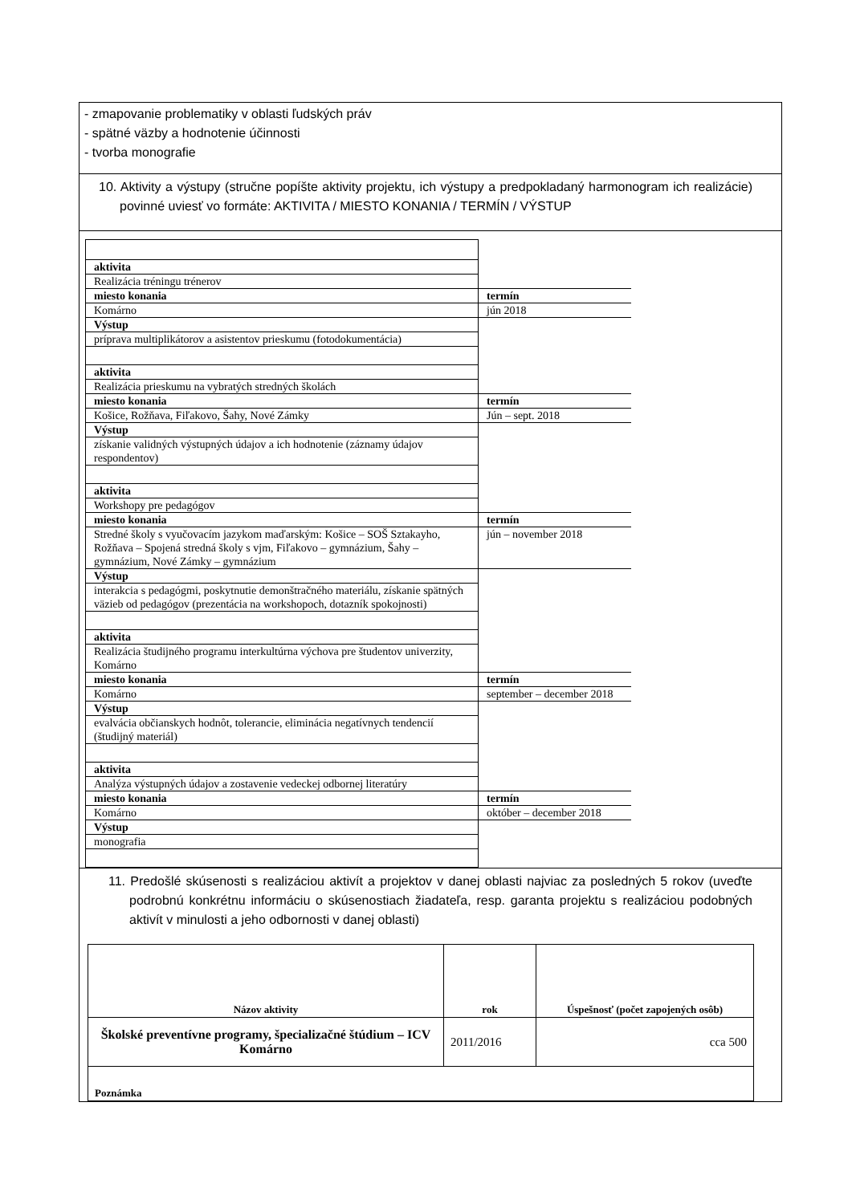- zmapovanie problematiky v oblasti ľudských práv
- spätné väzby a hodnotenie účinnosti
- tvorba monografie
10. Aktivity a výstupy (stručne popíšte aktivity projektu, ich výstupy a predpokladaný harmonogram ich realizácie) povinné uviesť vo formáte: AKTIVITA / MIESTO KONANIA / TERMÍN / VÝSTUP
| aktivita | |
| Realizácia tréningu trénerov | |
| miesto konania | termín |
| Komárno | jún 2018 |
| Výstup | |
| príprava multiplikátorov a asistentov prieskumu (fotodokumentácia) | |
| aktivita | |
| Realizácia prieskumu na vybratých stredných školách | |
| miesto konania | termín |
| Košice, Rožňava, Fiľakovo, Šahy, Nové Zámky | Jún – sept. 2018 |
| Výstup | |
| získanie validných výstupných údajov a ich hodnotenie (záznamy údajov respondentov) | |
| aktivita | |
| Workshopy pre pedagógov | |
| miesto konania | termín |
| Stredné školy s vyučovacím jazykom maďarským: Košice – SOŠ Sztakayho, Rožňava – Spojená stredná školy s vjm, Fiľakovo – gymnázium, Šahy – gymnázium, Nové Zámky – gymnázium | jún – november 2018 |
| Výstup | |
| interakcia s pedagógmi, poskytnutie demonštračného materiálu, získanie spätných väzieb od pedagógov (prezentácia na workshopoch, dotazník spokojnosti) | |
| aktivita | |
| Realizácia študijného programu interkultúrna výchova pre študentov univerzity, Komárno | |
| miesto konania | termín |
| Komárno | september – december 2018 |
| Výstup | |
| evalvácia občianskych hodnôt, tolerancie, eliminácia negatívnych tendencií (študijný materiál) | |
| aktivita | |
| Analýza výstupných údajov a zostavenie vedeckej odbornej literatúry | |
| miesto konania | termín |
| Komárno | október – december 2018 |
| Výstup | |
| monografia | |
11. Predošlé skúsenosti s realizáciou aktivít a projektov v danej oblasti najviac za posledných 5 rokov (uveďte podrobnú konkrétnu informáciu o skúsenostiach žiadateľa, resp. garanta projektu s realizáciou podobných aktivít v minulosti a jeho odbornosti v danej oblasti)
| Názov aktivity | rok | Úspešnosť (počet zapojených osôb) |
| --- | --- | --- |
| Školské preventívne programy, špecializačné štúdium – ICV Komárno | 2011/2016 | cca 500 |
| Poznámka | | |